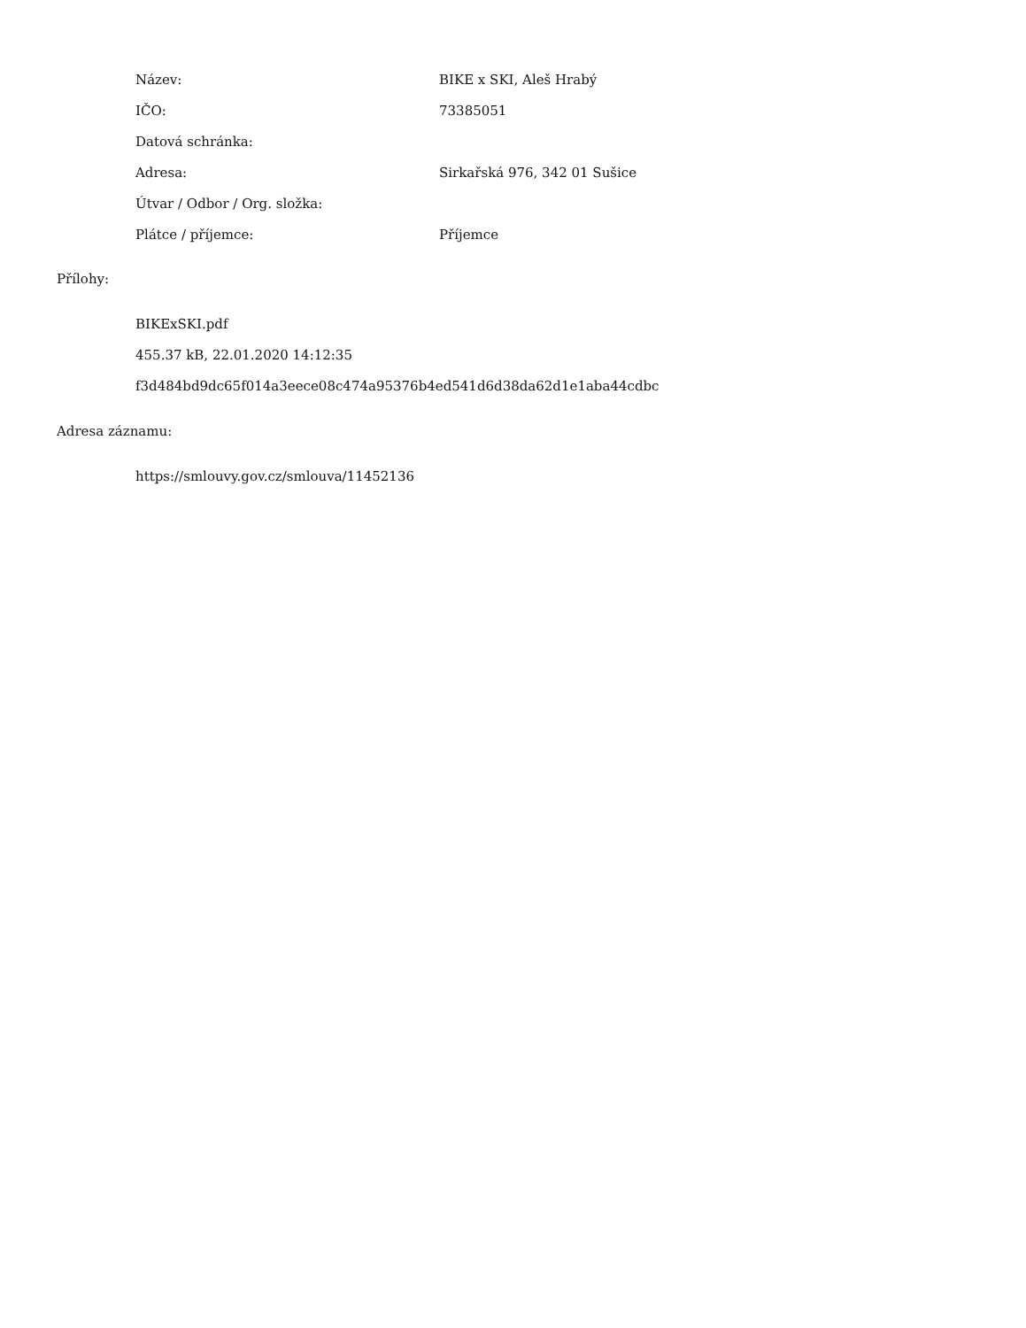| Název: | BIKE x SKI, Aleš Hrabý |
| IČO: | 73385051 |
| Datová schránka: | |
| Adresa: | Sirkařská 976, 342 01 Sušice |
| Útvar / Odbor / Org. složka: | |
| Plátce / příjemce: | Příjemce |
Přílohy:
BIKExSKI.pdf
455.37 kB, 22.01.2020 14:12:35
f3d484bd9dc65f014a3eece08c474a95376b4ed541d6d38da62d1e1aba44cdbc
Adresa záznamu:
https://smlouvy.gov.cz/smlouva/11452136